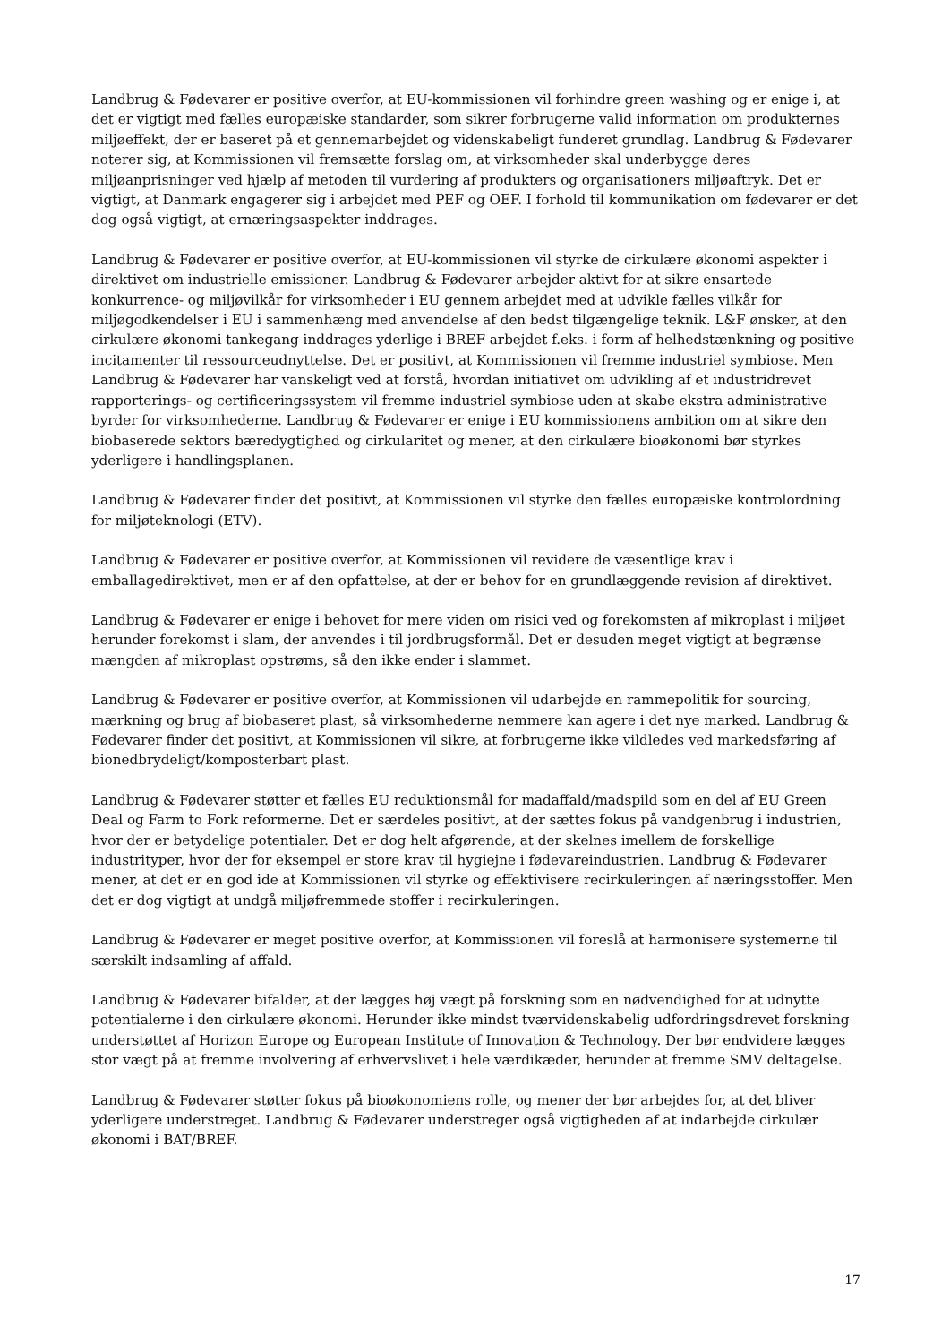Landbrug & Fødevarer er positive overfor, at EU-kommissionen vil forhindre green washing og er enige i, at det er vigtigt med fælles europæiske standarder, som sikrer forbrugerne valid information om produkternes miljøeffekt, der er baseret på et gennemarbejdet og videnskabeligt funderet grundlag. Landbrug & Fødevarer noterer sig, at Kommissionen vil fremsætte forslag om, at virksomheder skal underbygge deres miljøanprisninger ved hjælp af metoden til vurdering af produkters og organisationers miljøaftryk. Det er vigtigt, at Danmark engagerer sig i arbejdet med PEF og OEF. I forhold til kommunikation om fødevarer er det dog også vigtigt, at ernæringsaspekter inddrages.
Landbrug & Fødevarer er positive overfor, at EU-kommissionen vil styrke de cirkulære økonomi aspekter i direktivet om industrielle emissioner. Landbrug & Fødevarer arbejder aktivt for at sikre ensartede konkurrence- og miljøvilkår for virksomheder i EU gennem arbejdet med at udvikle fælles vilkår for miljøgodkendelser i EU i sammenhæng med anvendelse af den bedst tilgængelige teknik. L&F ønsker, at den cirkulære økonomi tankegang inddrages yderlige i BREF arbejdet f.eks. i form af helhedstænkning og positive incitamenter til ressourceudnyttelse. Det er positivt, at Kommissionen vil fremme industriel symbiose. Men Landbrug & Fødevarer har vanskeligt ved at forstå, hvordan initiativet om udvikling af et industridrevet rapporterings- og certificeringssystem vil fremme industriel symbiose uden at skabe ekstra administrative byrder for virksomhederne. Landbrug & Fødevarer er enige i EU kommissionens ambition om at sikre den biobaserede sektors bæredygtighed og cirkularitet og mener, at den cirkulære bioøkonomi bør styrkes yderligere i handlingsplanen.
Landbrug & Fødevarer finder det positivt, at Kommissionen vil styrke den fælles europæiske kontrolordning for miljøteknologi (ETV).
Landbrug & Fødevarer er positive overfor, at Kommissionen vil revidere de væsentlige krav i emballagedirektivet, men er af den opfattelse, at der er behov for en grundlæggende revision af direktivet.
Landbrug & Fødevarer er enige i behovet for mere viden om risici ved og forekomsten af mikroplast i miljøet herunder forekomst i slam, der anvendes i til jordbrugsformål. Det er desuden meget vigtigt at begrænse mængden af mikroplast opstrøms, så den ikke ender i slammet.
Landbrug & Fødevarer er positive overfor, at Kommissionen vil udarbejde en rammepolitik for sourcing, mærkning og brug af biobaseret plast, så virksomhederne nemmere kan agere i det nye marked. Landbrug & Fødevarer finder det positivt, at Kommissionen vil sikre, at forbrugerne ikke vildledes ved markedsføring af bionedbrydeligt/komposterbart plast.
Landbrug & Fødevarer støtter et fælles EU reduktionsmål for madaffald/madspild som en del af EU Green Deal og Farm to Fork reformerne. Det er særdeles positivt, at der sættes fokus på vandgenbrug i industrien, hvor der er betydelige potentialer. Det er dog helt afgørende, at der skelnes imellem de forskellige industrityper, hvor der for eksempel er store krav til hygiejne i fødevareindustrien. Landbrug & Fødevarer mener, at det er en god ide at Kommissionen vil styrke og effektivisere recirkuleringen af næringsstoffer. Men det er dog vigtigt at undgå miljøfremmede stoffer i recirkuleringen.
Landbrug & Fødevarer er meget positive overfor, at Kommissionen vil foreslå at harmonisere systemerne til særskilt indsamling af affald.
Landbrug & Fødevarer bifalder, at der lægges høj vægt på forskning som en nødvendighed for at udnytte potentialerne i den cirkulære økonomi. Herunder ikke mindst tværvidenskabelig udfordringsdrevet forskning understøttet af Horizon Europe og European Institute of Innovation & Technology. Der bør endvidere lægges stor vægt på at fremme involvering af erhvervslivet i hele værdikæder, herunder at fremme SMV deltagelse.
Landbrug & Fødevarer støtter fokus på bioøkonomiens rolle, og mener der bør arbejdes for, at det bliver yderligere understreget. Landbrug & Fødevarer understreger også vigtigheden af at indarbejde cirkulær økonomi i BAT/BREF.
17